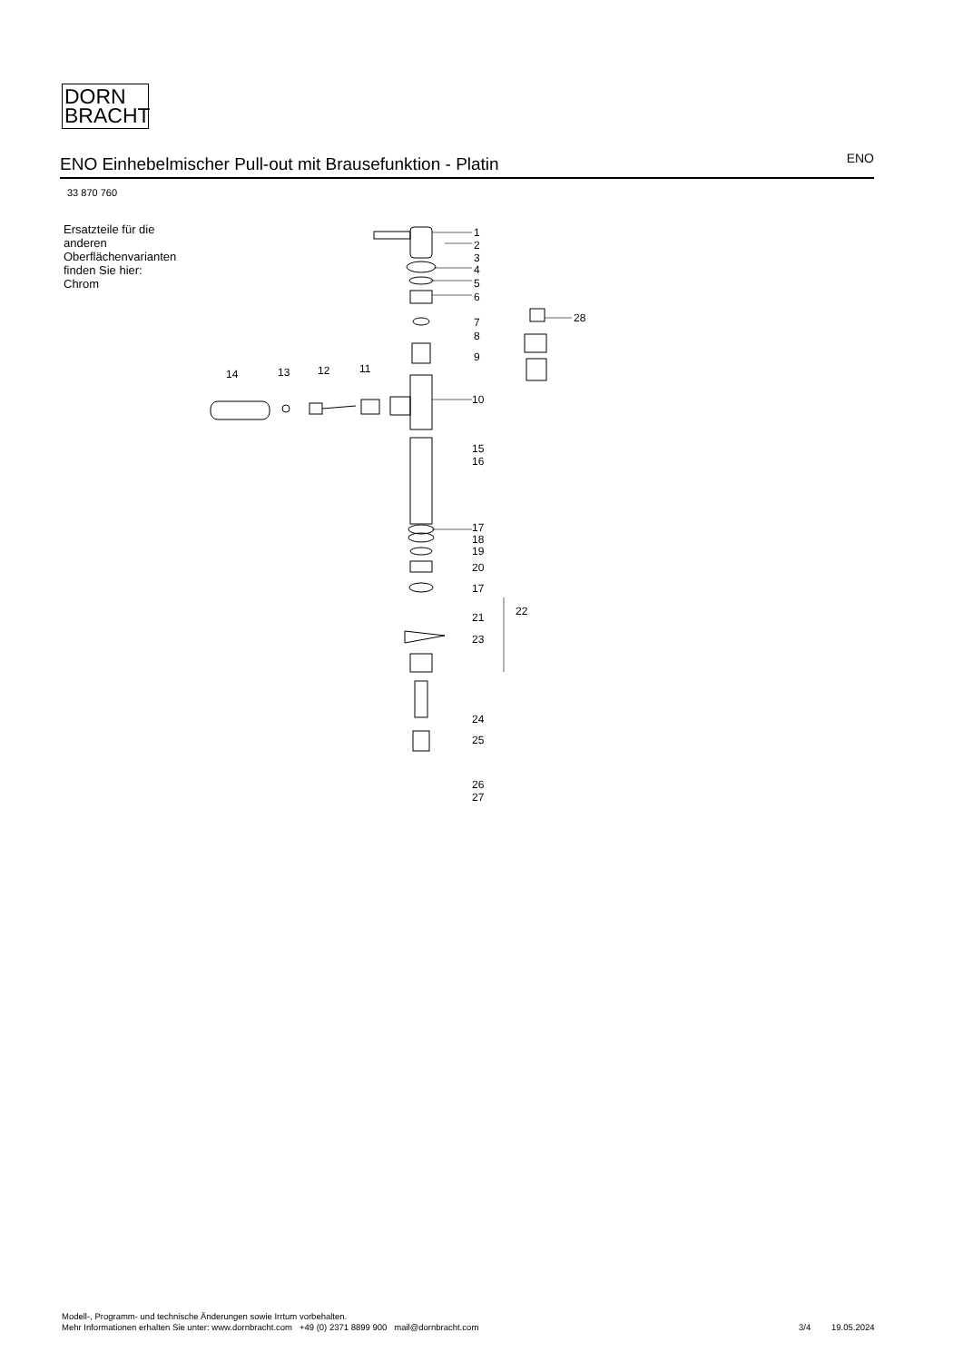DORN
BRACHT
ENO Einhebelmischer Pull-out mit Brausefunktion - Platin
ENO
33 870 760
Ersatzteile für die anderen Oberflächenvarianten finden Sie hier:
Chrom
1
2
3
4
5
6
7
8
9
28
14
13
12
11
10
15
16
17
18
19
20
17
22
21
23
24
25
26
27
Modell-, Programm- und technische Änderungen sowie Irrtum vorbehalten.
Mehr Informationen erhalten Sie unter: www.dornbracht.com +49 (0) 2371 8899 900 mail@dornbracht.com
3/4 19.05.2024